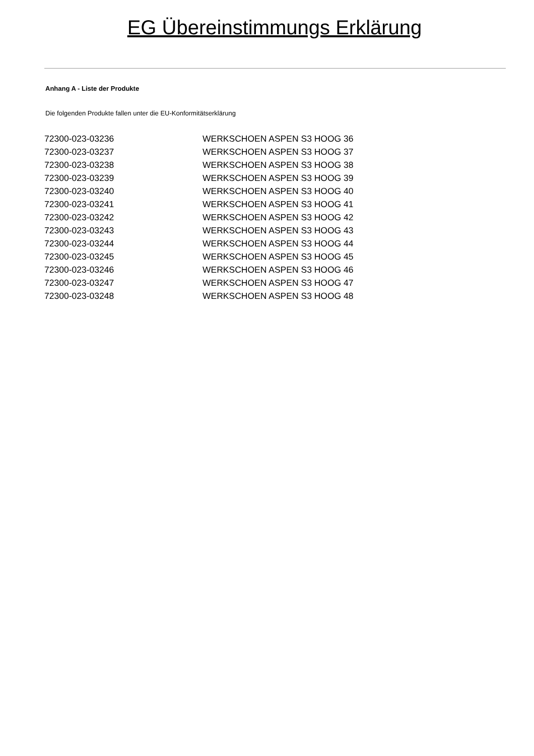EG Übereinstimmungs Erklärung
Anhang A - Liste der Produkte
Die folgenden Produkte fallen unter die EU-Konformitätserklärung
| 72300-023-03236 | WERKSCHOEN ASPEN S3 HOOG 36 |
| 72300-023-03237 | WERKSCHOEN ASPEN S3 HOOG 37 |
| 72300-023-03238 | WERKSCHOEN ASPEN S3 HOOG 38 |
| 72300-023-03239 | WERKSCHOEN ASPEN S3 HOOG 39 |
| 72300-023-03240 | WERKSCHOEN ASPEN S3 HOOG 40 |
| 72300-023-03241 | WERKSCHOEN ASPEN S3 HOOG 41 |
| 72300-023-03242 | WERKSCHOEN ASPEN S3 HOOG 42 |
| 72300-023-03243 | WERKSCHOEN ASPEN S3 HOOG 43 |
| 72300-023-03244 | WERKSCHOEN ASPEN S3 HOOG 44 |
| 72300-023-03245 | WERKSCHOEN ASPEN S3 HOOG 45 |
| 72300-023-03246 | WERKSCHOEN ASPEN S3 HOOG 46 |
| 72300-023-03247 | WERKSCHOEN ASPEN S3 HOOG 47 |
| 72300-023-03248 | WERKSCHOEN ASPEN S3 HOOG 48 |